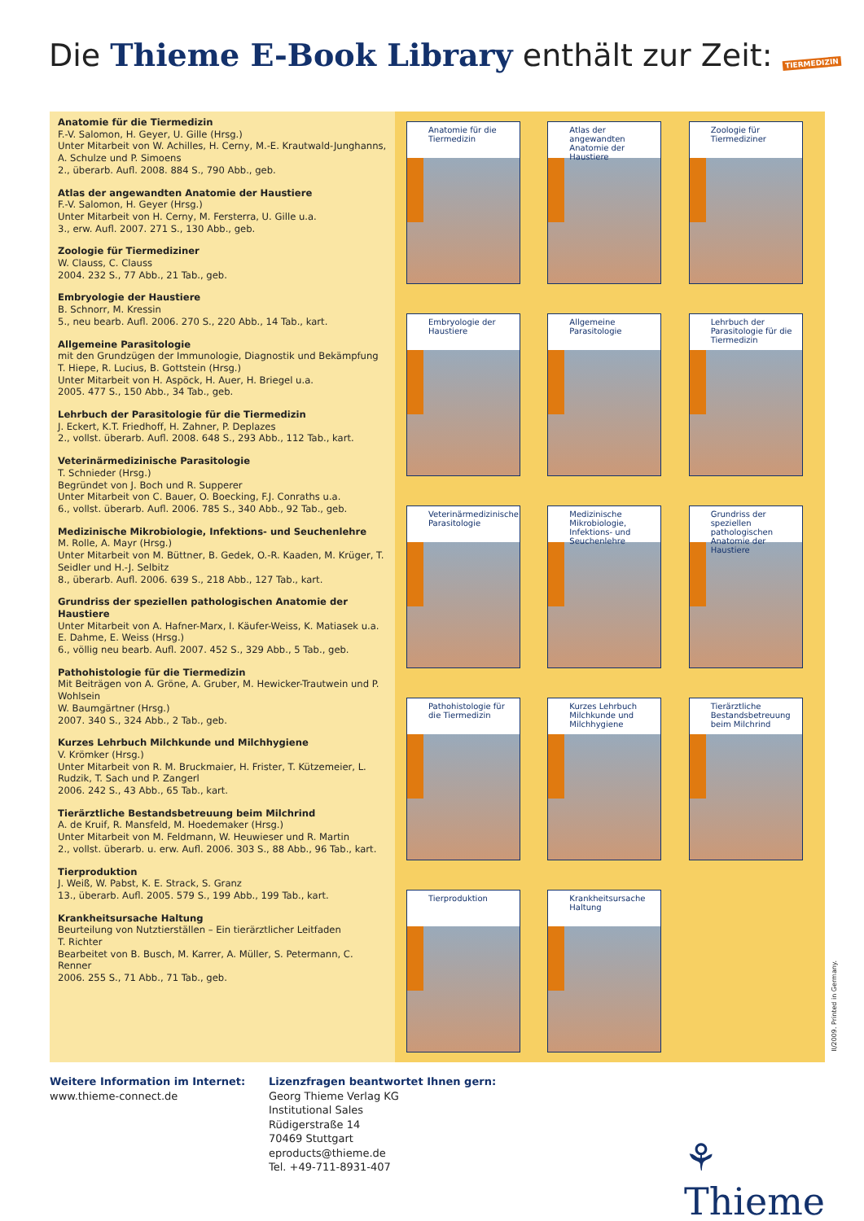Die Thieme E-Book Library enthält zur Zeit: TIERMEDIZIN
Anatomie für die Tiermedizin
F.-V. Salomon, H. Geyer, U. Gille (Hrsg.)
Unter Mitarbeit von W. Achilles, H. Cerny, M.-E. Krautwald-Junghanns, A. Schulze und P. Simoens
2., überarb. Aufl. 2008. 884 S., 790 Abb., geb.
Atlas der angewandten Anatomie der Haustiere
F.-V. Salomon, H. Geyer (Hrsg.)
Unter Mitarbeit von H. Cerny, M. Fersterra, U. Gille u.a.
3., erw. Aufl. 2007. 271 S., 130 Abb., geb.
Zoologie für Tiermediziner
W. Clauss, C. Clauss
2004. 232 S., 77 Abb., 21 Tab., geb.
Embryologie der Haustiere
B. Schnorr, M. Kressin
5., neu bearb. Aufl. 2006. 270 S., 220 Abb., 14 Tab., kart.
Allgemeine Parasitologie
mit den Grundzügen der Immunologie, Diagnostik und Bekämpfung
T. Hiepe, R. Lucius, B. Gottstein (Hrsg.)
Unter Mitarbeit von H. Aspöck, H. Auer, H. Briegel u.a.
2005. 477 S., 150 Abb., 34 Tab., geb.
Lehrbuch der Parasitologie für die Tiermedizin
J. Eckert, K.T. Friedhoff, H. Zahner, P. Deplazes
2., vollst. überarb. Aufl. 2008. 648 S., 293 Abb., 112 Tab., kart.
Veterinärmedizinische Parasitologie
T. Schnieder (Hrsg.)
Begründet von J. Boch und R. Supperer
Unter Mitarbeit von C. Bauer, O. Boecking, F.J. Conraths u.a.
6., vollst. überarb. Aufl. 2006. 785 S., 340 Abb., 92 Tab., geb.
Medizinische Mikrobiologie, Infektions- und Seuchenlehre
M. Rolle, A. Mayr (Hrsg.)
Unter Mitarbeit von M. Büttner, B. Gedek, O.-R. Kaaden, M. Krüger, T. Seidler und H.-J. Selbitz
8., überarb. Aufl. 2006. 639 S., 218 Abb., 127 Tab., kart.
Grundriss der speziellen pathologischen Anatomie der Haustiere
Unter Mitarbeit von A. Hafner-Marx, I. Käufer-Weiss, K. Matiasek u.a.
E. Dahme, E. Weiss (Hrsg.)
6., völlig neu bearb. Aufl. 2007. 452 S., 329 Abb., 5 Tab., geb.
Pathohistologie für die Tiermedizin
Mit Beiträgen von A. Gröne, A. Gruber, M. Hewicker-Trautwein und P. Wohlsein
W. Baumgärtner (Hrsg.)
2007. 340 S., 324 Abb., 2 Tab., geb.
Kurzes Lehrbuch Milchkunde und Milchhygiene
V. Krömker (Hrsg.)
Unter Mitarbeit von R. M. Bruckmaier, H. Frister, T. Kützemeier, L. Rudzik, T. Sach und P. Zangerl
2006. 242 S., 43 Abb., 65 Tab., kart.
Tierärztliche Bestandsbetreuung beim Milchrind
A. de Kruif, R. Mansfeld, M. Hoedemaker (Hrsg.)
Unter Mitarbeit von M. Feldmann, W. Heuwieser und R. Martin
2., vollst. überarb. u. erw. Aufl. 2006. 303 S., 88 Abb., 96 Tab., kart.
Tierproduktion
J. Weiß, W. Pabst, K. E. Strack, S. Granz
13., überarb. Aufl. 2005. 579 S., 199 Abb., 199 Tab., kart.
Krankheitsursache Haltung
Beurteilung von Nutztierställen – Ein tierärztlicher Leitfaden
T. Richter
Bearbeitet von B. Busch, M. Karrer, A. Müller, S. Petermann, C. Renner
2006. 255 S., 71 Abb., 71 Tab., geb.
Anatomie für die Tiermedizin
Atlas der angewandten Anatomie der Haustiere
Zoologie für Tiermediziner
Embryologie der Haustiere
Allgemeine Parasitologie
Lehrbuch der Parasitologie für die Tiermedizin
Veterinärmedizinische Parasitologie
Medizinische Mikrobiologie, Infektions- und Seuchenlehre
Grundriss der speziellen pathologischen Anatomie der Haustiere
Pathohistologie für die Tiermedizin
Kurzes Lehrbuch Milchkunde und Milchhygiene
Tierärztliche Bestandsbetreuung beim Milchrind
Tierproduktion
Krankheitsursache Haltung
II/2009. Printed in Germany.
Weitere Information im Internet:
www.thieme-connect.de
Lizenzfragen beantwortet Ihnen gern:
Georg Thieme Verlag KG
Institutional Sales
Rüdigerstraße 14
70469 Stuttgart
eproducts@thieme.de
Tel. +49-711-8931-407
⚘ Thieme